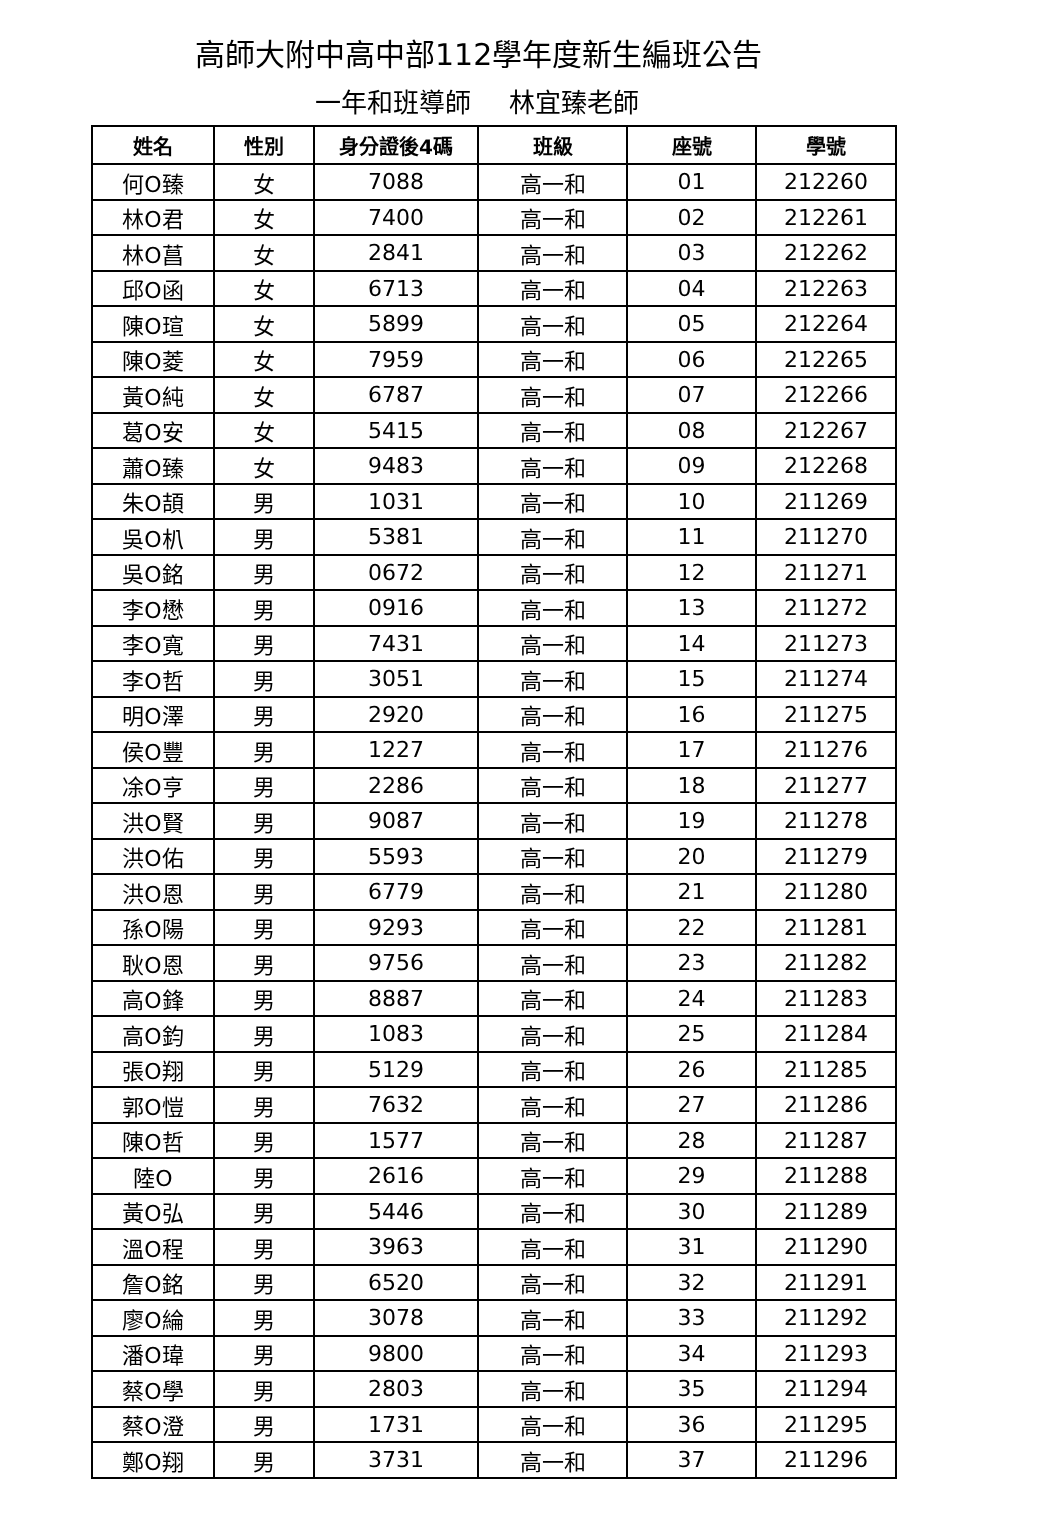高師大附中高中部112學年度新生編班公告
一年和班導師 林宜臻老師
| 姓名 | 性別 | 身分證後4碼 | 班級 | 座號 | 學號 |
| --- | --- | --- | --- | --- | --- |
| 何O臻 | 女 | 7088 | 高一和 | 01 | 212260 |
| 林O君 | 女 | 7400 | 高一和 | 02 | 212261 |
| 林O菖 | 女 | 2841 | 高一和 | 03 | 212262 |
| 邱O函 | 女 | 6713 | 高一和 | 04 | 212263 |
| 陳O瑄 | 女 | 5899 | 高一和 | 05 | 212264 |
| 陳O菱 | 女 | 7959 | 高一和 | 06 | 212265 |
| 黃O純 | 女 | 6787 | 高一和 | 07 | 212266 |
| 葛O安 | 女 | 5415 | 高一和 | 08 | 212267 |
| 蕭O臻 | 女 | 9483 | 高一和 | 09 | 212268 |
| 朱O頡 | 男 | 1031 | 高一和 | 10 | 211269 |
| 吳O朳 | 男 | 5381 | 高一和 | 11 | 211270 |
| 吳O銘 | 男 | 0672 | 高一和 | 12 | 211271 |
| 李O懋 | 男 | 0916 | 高一和 | 13 | 211272 |
| 李O寬 | 男 | 7431 | 高一和 | 14 | 211273 |
| 李O哲 | 男 | 3051 | 高一和 | 15 | 211274 |
| 明O澤 | 男 | 2920 | 高一和 | 16 | 211275 |
| 侯O豐 | 男 | 1227 | 高一和 | 17 | 211276 |
| 凃O亨 | 男 | 2286 | 高一和 | 18 | 211277 |
| 洪O賢 | 男 | 9087 | 高一和 | 19 | 211278 |
| 洪O佑 | 男 | 5593 | 高一和 | 20 | 211279 |
| 洪O恩 | 男 | 6779 | 高一和 | 21 | 211280 |
| 孫O陽 | 男 | 9293 | 高一和 | 22 | 211281 |
| 耿O恩 | 男 | 9756 | 高一和 | 23 | 211282 |
| 高O鋒 | 男 | 8887 | 高一和 | 24 | 211283 |
| 高O鈞 | 男 | 1083 | 高一和 | 25 | 211284 |
| 張O翔 | 男 | 5129 | 高一和 | 26 | 211285 |
| 郭O愷 | 男 | 7632 | 高一和 | 27 | 211286 |
| 陳O哲 | 男 | 1577 | 高一和 | 28 | 211287 |
| 陸O | 男 | 2616 | 高一和 | 29 | 211288 |
| 黃O弘 | 男 | 5446 | 高一和 | 30 | 211289 |
| 溫O程 | 男 | 3963 | 高一和 | 31 | 211290 |
| 詹O銘 | 男 | 6520 | 高一和 | 32 | 211291 |
| 廖O綸 | 男 | 3078 | 高一和 | 33 | 211292 |
| 潘O瑋 | 男 | 9800 | 高一和 | 34 | 211293 |
| 蔡O學 | 男 | 2803 | 高一和 | 35 | 211294 |
| 蔡O澄 | 男 | 1731 | 高一和 | 36 | 211295 |
| 鄭O翔 | 男 | 3731 | 高一和 | 37 | 211296 |